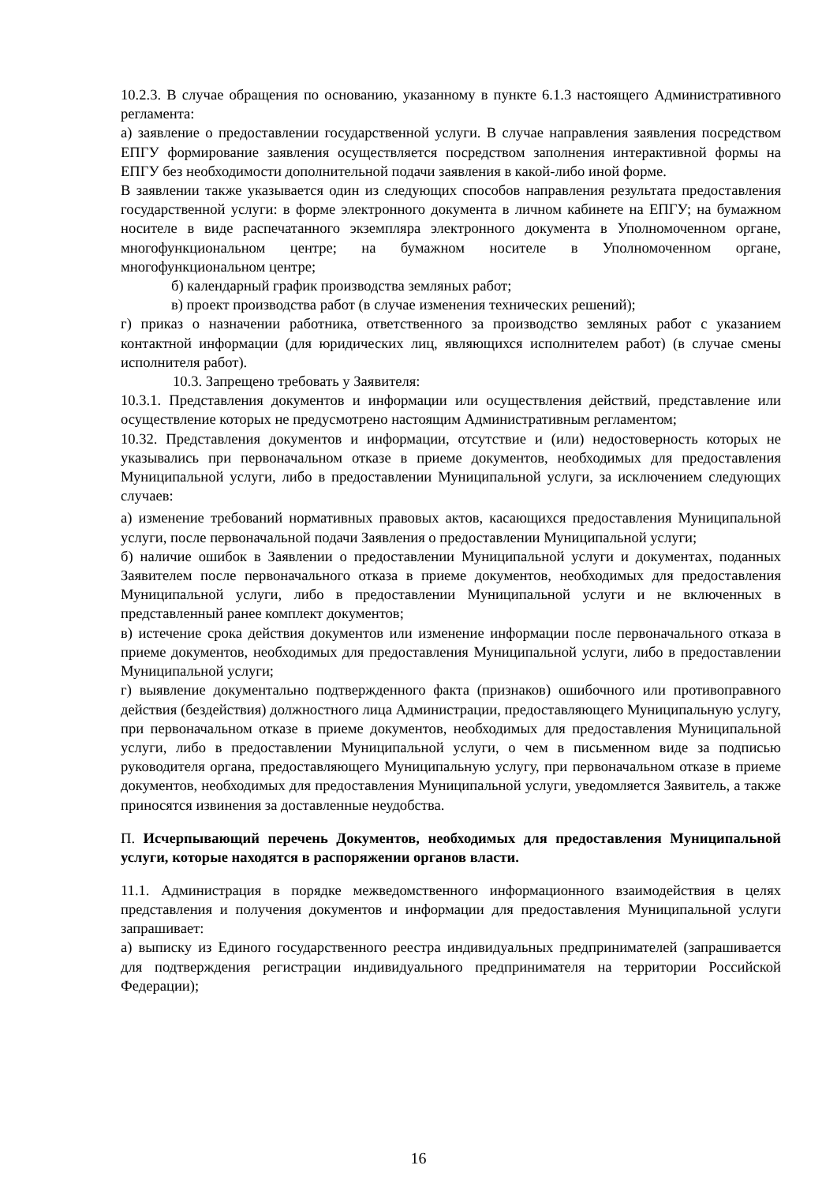10.2.3. В случае обращения по основанию, указанному в пункте 6.1.3 настоящего Административного регламента:
а) заявление о предоставлении государственной услуги. В случае направления заявления посредством ЕПГУ формирование заявления осуществляется посредством заполнения интерактивной формы на ЕПГУ без необходимости дополнительной подачи заявления в какой-либо иной форме.
В заявлении также указывается один из следующих способов направления результата предоставления государственной услуги: в форме электронного документа в личном кабинете на ЕПГУ; на бумажном носителе в виде распечатанного экземпляра электронного документа в Уполномоченном органе, многофункциональном центре; на бумажном носителе в Уполномоченном органе, многофункциональном центре;
б) календарный график производства земляных работ;
в) проект производства работ (в случае изменения технических решений);
г) приказ о назначении работника, ответственного за производство земляных работ с указанием контактной информации (для юридических лиц, являющихся исполнителем работ) (в случае смены исполнителя работ).
10.3. Запрещено требовать у Заявителя:
10.3.1. Представления документов и информации или осуществления действий, представление или осуществление которых не предусмотрено настоящим Административным регламентом;
10.32. Представления документов и информации, отсутствие и (или) недостоверность которых не указывались при первоначальном отказе в приеме документов, необходимых для предоставления Муниципальной услуги, либо в предоставлении Муниципальной услуги, за исключением следующих случаев:
а) изменение требований нормативных правовых актов, касающихся предоставления Муниципальной услуги, после первоначальной подачи Заявления о предоставлении Муниципальной услуги;
б) наличие ошибок в Заявлении о предоставлении Муниципальной услуги и документах, поданных Заявителем после первоначального отказа в приеме документов, необходимых для предоставления Муниципальной услуги, либо в предоставлении Муниципальной услуги и не включенных в представленный ранее комплект документов;
в) истечение срока действия документов или изменение информации после первоначального отказа в приеме документов, необходимых для предоставления Муниципальной услуги, либо в предоставлении Муниципальной услуги;
г) выявление документально подтвержденного факта (признаков) ошибочного или противоправного действия (бездействия) должностного лица Администрации, предоставляющего Муниципальную услугу, при первоначальном отказе в приеме документов, необходимых для предоставления Муниципальной услуги, либо в предоставлении Муниципальной услуги, о чем в письменном виде за подписью руководителя органа, предоставляющего Муниципальную услугу, при первоначальном отказе в приеме документов, необходимых для предоставления Муниципальной услуги, уведомляется Заявитель, а также приносятся извинения за доставленные неудобства.
П. Исчерпывающий перечень Документов, необходимых для предоставления Муниципальной услуги, которые находятся в распоряжении органов власти.
11.1. Администрация в порядке межведомственного информационного взаимодействия в целях представления и получения документов и информации для предоставления Муниципальной услуги запрашивает:
а) выписку из Единого государственного реестра индивидуальных предпринимателей (запрашивается для подтверждения регистрации индивидуального предпринимателя на территории Российской Федерации);
16